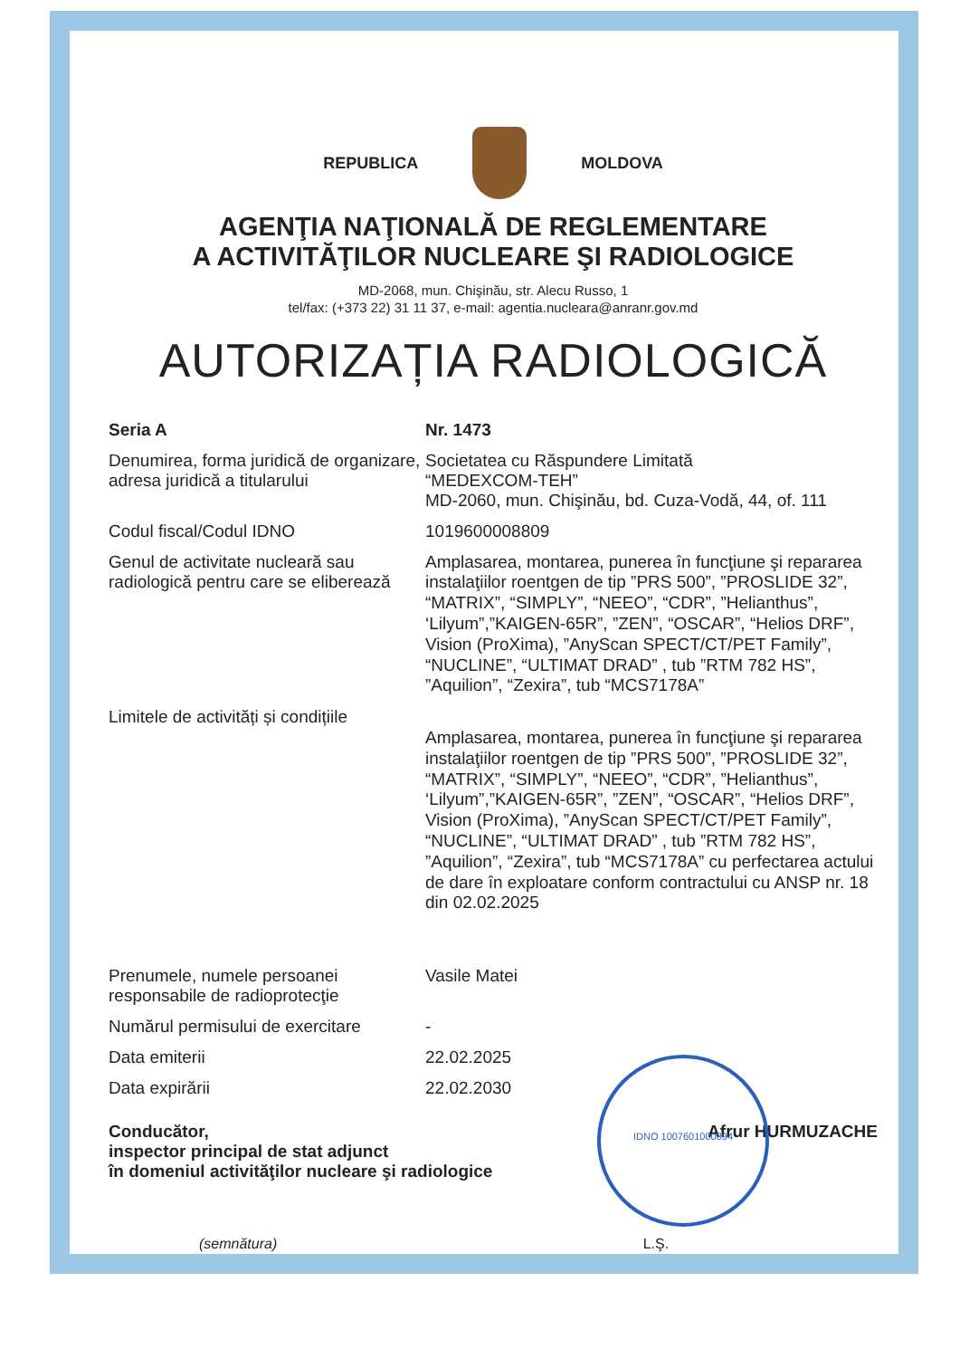REPUBLICA MOLDOVA
AGENŢIA NAŢIONALĂ DE REGLEMENTARE
A ACTIVITĂŢILOR NUCLEARE ŞI RADIOLOGICE
MD-2068, mun. Chişinău, str. Alecu Russo, 1
tel/fax: (+373 22) 31 11 37, e-mail: agentia.nucleara@anranr.gov.md
AUTORIZAȚIA RADIOLOGICĂ
| Seria A | Nr. 1473 |
| Denumirea, forma juridică de organizare, adresa juridică a titularului | Societatea cu Răspundere Limitată “MEDEXCOM-TEH” MD-2060, mun. Chişinău, bd. Cuza-Vodă, 44, of. 111 |
| Codul fiscal/Codul IDNO | 1019600008809 |
| Genul de activitate nucleară sau radiologică pentru care se eliberează | Amplasarea, montarea, punerea în funcţiune şi repararea instalaţiilor roentgen de tip ”PRS 500”, ”PROSLIDE 32”, “MATRIX”, “SIMPLY”, “NEEO”, “CDR”, ”Helianthus”, ‘Lilyum”,”KAIGEN-65R”, ”ZEN”, “OSCAR”, “Helios DRF”, Vision (ProXima), ”AnyScan SPECT/CT/PET Family”, “NUCLINE”, “ULTIMAT DRAD” , tub ”RTM 782 HS”, ”Aquilion”, “Zexira”, tub “MCS7178A” |
| Limitele de activități și condițiile | Amplasarea, montarea, punerea în funcţiune şi repararea instalaţiilor roentgen de tip ”PRS 500”, ”PROSLIDE 32”, “MATRIX”, “SIMPLY”, “NEEO”, “CDR”, ”Helianthus”, ‘Lilyum”,”KAIGEN-65R”, ”ZEN”, “OSCAR”, “Helios DRF”, Vision (ProXima), ”AnyScan SPECT/CT/PET Family”, “NUCLINE”, “ULTIMAT DRAD” , tub ”RTM 782 HS”, ”Aquilion”, “Zexira”, tub “MCS7178A” cu perfectarea actului de dare în exploatare conform contractului cu ANSP nr. 18 din 02.02.2025 |
| Prenumele, numele persoanei responsabile de radioprotecţie | Vasile Matei |
| Numărul permisului de exercitare | - |
| Data emiterii | 22.02.2025 |
| Data expirării | 22.02.2030 |
Conducător,
inspector principal de stat adjunct
în domeniul activităţilor nucleare şi radiologice
Afrur HURMUZACHE
(semnătura) L.Ş.
IDNO 1007601000894